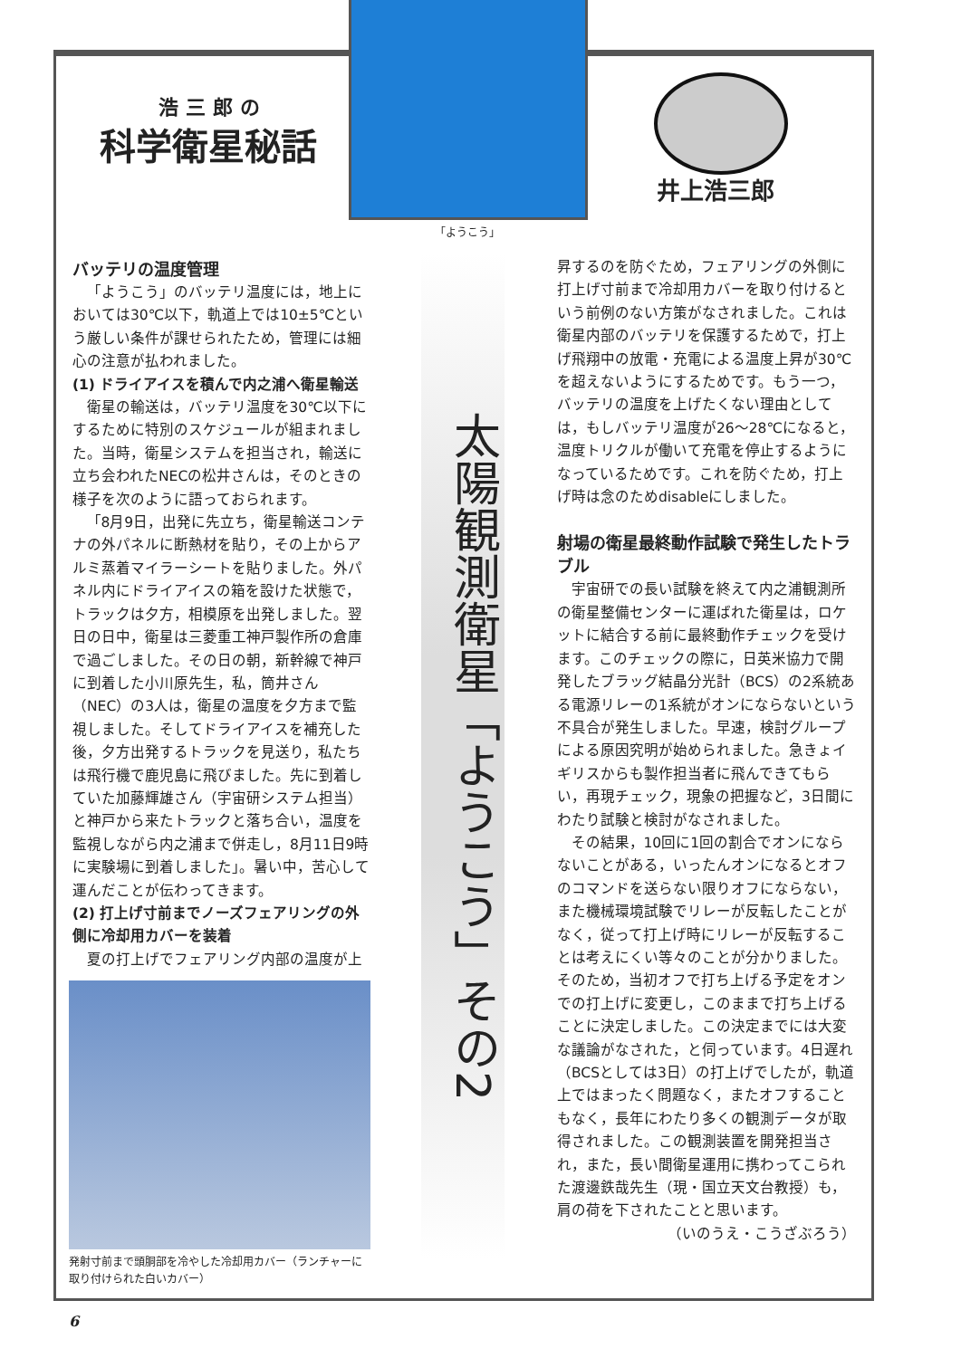浩三郎の
科学衛星秘話
「ようこう」
井上浩三郎
太陽観測衛星「ようこう」その2
バッテリの温度管理
「ようこう」のバッテリ温度には，地上においては30℃以下，軌道上では10±5℃という厳しい条件が課せられたため，管理には細心の注意が払われました。
(1) ドライアイスを積んで内之浦へ衛星輸送
衛星の輸送は，バッテリ温度を30℃以下にするために特別のスケジュールが組まれました。当時，衛星システムを担当され，輸送に立ち会われたNECの松井さんは，そのときの様子を次のように語っておられます。
「8月9日，出発に先立ち，衛星輸送コンテナの外パネルに断熱材を貼り，その上からアルミ蒸着マイラーシートを貼りました。外パネル内にドライアイスの箱を設けた状態で，トラックは夕方，相模原を出発しました。翌日の日中，衛星は三菱重工神戸製作所の倉庫で過ごしました。その日の朝，新幹線で神戸に到着した小川原先生，私，筒井さん（NEC）の3人は，衛星の温度を夕方まで監視しました。そしてドライアイスを補充した後，夕方出発するトラックを見送り，私たちは飛行機で鹿児島に飛びました。先に到着していた加藤輝雄さん（宇宙研システム担当）と神戸から来たトラックと落ち合い，温度を監視しながら内之浦まで併走し，8月11日9時に実験場に到着しました」。暑い中，苦心して運んだことが伝わってきます。
(2) 打上げ寸前までノーズフェアリングの外側に冷却用カバーを装着
夏の打上げでフェアリング内部の温度が上
発射寸前まで頭胴部を冷やした冷却用カバー（ランチャーに取り付けられた白いカバー）
昇するのを防ぐため，フェアリングの外側に打上げ寸前まで冷却用カバーを取り付けるという前例のない方策がなされました。これは衛星内部のバッテリを保護するためで，打上げ飛翔中の放電・充電による温度上昇が30℃を超えないようにするためです。もう一つ，バッテリの温度を上げたくない理由としては，もしバッテリ温度が26～28℃になると，温度トリクルが働いて充電を停止するようになっているためです。これを防ぐため，打上げ時は念のためdisableにしました。
射場の衛星最終動作試験で発生したトラブル
宇宙研での長い試験を終えて内之浦観測所の衛星整備センターに運ばれた衛星は，ロケットに結合する前に最終動作チェックを受けます。このチェックの際に，日英米協力で開発したブラッグ結晶分光計（BCS）の2系統ある電源リレーの1系統がオンにならないという不具合が発生しました。早速，検討グループによる原因究明が始められました。急きょイギリスからも製作担当者に飛んできてもらい，再現チェック，現象の把握など，3日間にわたり試験と検討がなされました。
その結果，10回に1回の割合でオンにならないことがある，いったんオンになるとオフのコマンドを送らない限りオフにならない，また機械環境試験でリレーが反転したことがなく，従って打上げ時にリレーが反転することは考えにくい等々のことが分かりました。そのため，当初オフで打ち上げる予定をオンでの打上げに変更し，このままで打ち上げることに決定しました。この決定までには大変な議論がなされた，と伺っています。4日遅れ（BCSとしては3日）の打上げでしたが，軌道上ではまったく問題なく，またオフすることもなく，長年にわたり多くの観測データが取得されました。この観測装置を開発担当され，また，長い間衛星運用に携わってこられた渡邊鉄哉先生（現・国立天文台教授）も，肩の荷を下されたことと思います。
（いのうえ・こうざぶろう）
6